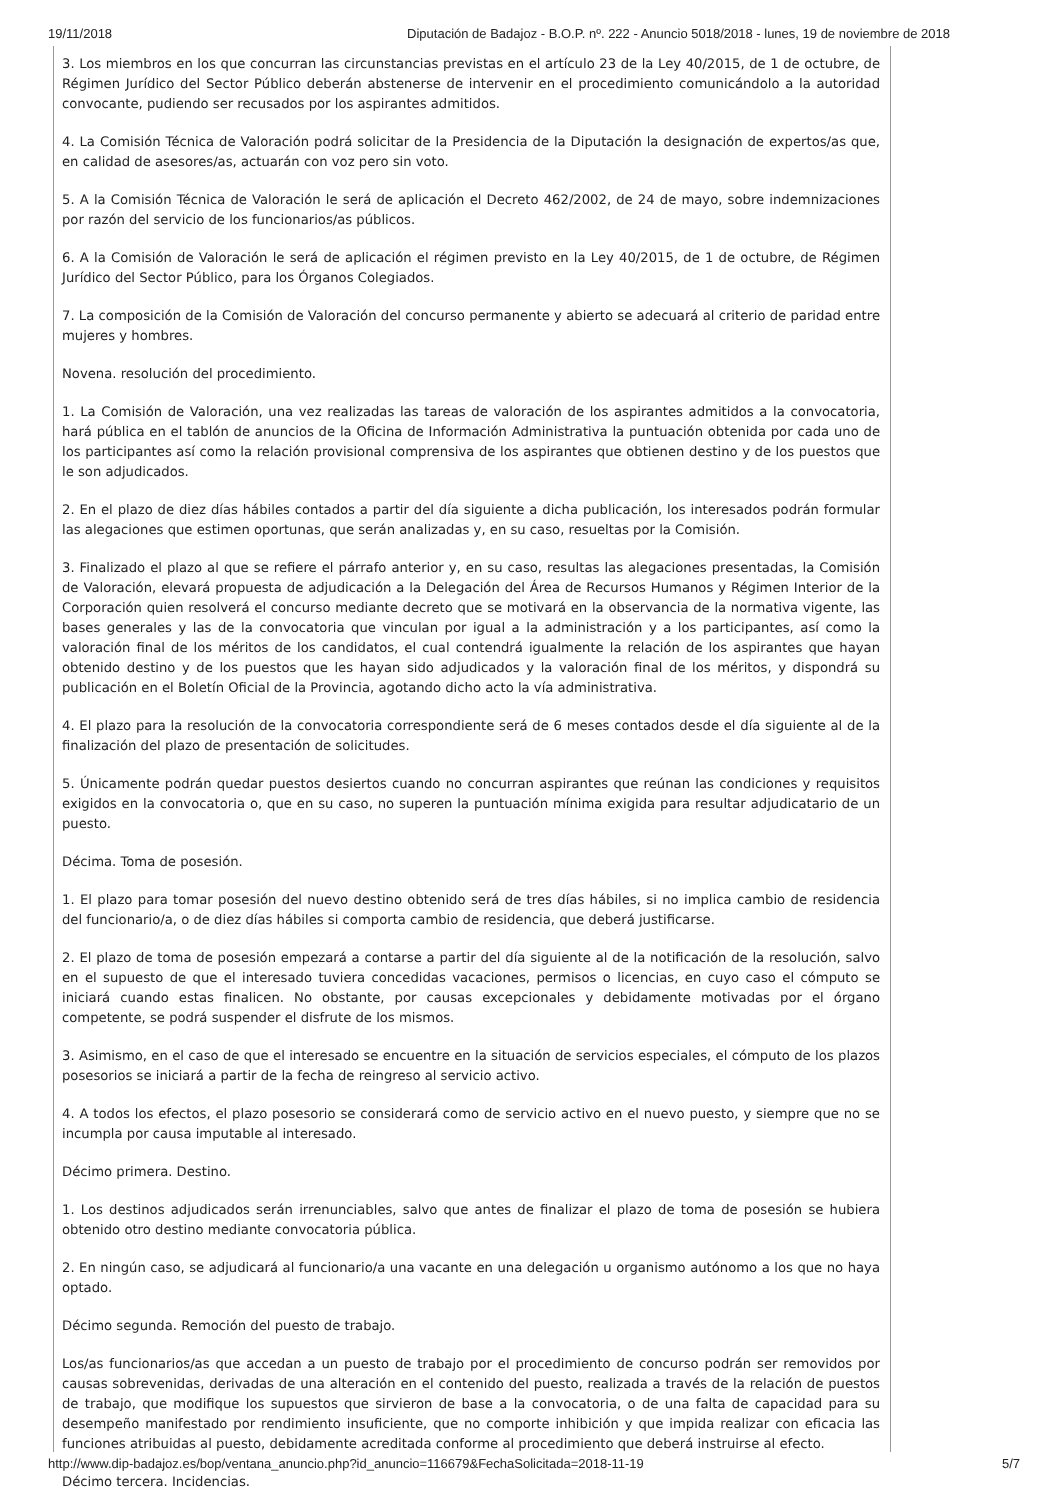19/11/2018 Diputación de Badajoz - B.O.P. nº. 222 - Anuncio 5018/2018 - lunes, 19 de noviembre de 2018
3. Los miembros en los que concurran las circunstancias previstas en el artículo 23 de la Ley 40/2015, de 1 de octubre, de Régimen Jurídico del Sector Público deberán abstenerse de intervenir en el procedimiento comunicándolo a la autoridad convocante, pudiendo ser recusados por los aspirantes admitidos.
4. La Comisión Técnica de Valoración podrá solicitar de la Presidencia de la Diputación la designación de expertos/as que, en calidad de asesores/as, actuarán con voz pero sin voto.
5. A la Comisión Técnica de Valoración le será de aplicación el Decreto 462/2002, de 24 de mayo, sobre indemnizaciones por razón del servicio de los funcionarios/as públicos.
6. A la Comisión de Valoración le será de aplicación el régimen previsto en la Ley 40/2015, de 1 de octubre, de Régimen Jurídico del Sector Público, para los Órganos Colegiados.
7. La composición de la Comisión de Valoración del concurso permanente y abierto se adecuará al criterio de paridad entre mujeres y hombres.
Novena. resolución del procedimiento.
1. La Comisión de Valoración, una vez realizadas las tareas de valoración de los aspirantes admitidos a la convocatoria, hará pública en el tablón de anuncios de la Oficina de Información Administrativa la puntuación obtenida por cada uno de los participantes así como la relación provisional comprensiva de los aspirantes que obtienen destino y de los puestos que le son adjudicados.
2. En el plazo de diez días hábiles contados a partir del día siguiente a dicha publicación, los interesados podrán formular las alegaciones que estimen oportunas, que serán analizadas y, en su caso, resueltas por la Comisión.
3. Finalizado el plazo al que se refiere el párrafo anterior y, en su caso, resultas las alegaciones presentadas, la Comisión de Valoración, elevará propuesta de adjudicación a la Delegación del Área de Recursos Humanos y Régimen Interior de la Corporación quien resolverá el concurso mediante decreto que se motivará en la observancia de la normativa vigente, las bases generales y las de la convocatoria que vinculan por igual a la administración y a los participantes, así como la valoración final de los méritos de los candidatos, el cual contendrá igualmente la relación de los aspirantes que hayan obtenido destino y de los puestos que les hayan sido adjudicados y la valoración final de los méritos, y dispondrá su publicación en el Boletín Oficial de la Provincia, agotando dicho acto la vía administrativa.
4. El plazo para la resolución de la convocatoria correspondiente será de 6 meses contados desde el día siguiente al de la finalización del plazo de presentación de solicitudes.
5. Únicamente podrán quedar puestos desiertos cuando no concurran aspirantes que reúnan las condiciones y requisitos exigidos en la convocatoria o, que en su caso, no superen la puntuación mínima exigida para resultar adjudicatario de un puesto.
Décima. Toma de posesión.
1. El plazo para tomar posesión del nuevo destino obtenido será de tres días hábiles, si no implica cambio de residencia del funcionario/a, o de diez días hábiles si comporta cambio de residencia, que deberá justificarse.
2. El plazo de toma de posesión empezará a contarse a partir del día siguiente al de la notificación de la resolución, salvo en el supuesto de que el interesado tuviera concedidas vacaciones, permisos o licencias, en cuyo caso el cómputo se iniciará cuando estas finalicen. No obstante, por causas excepcionales y debidamente motivadas por el órgano competente, se podrá suspender el disfrute de los mismos.
3. Asimismo, en el caso de que el interesado se encuentre en la situación de servicios especiales, el cómputo de los plazos posesorios se iniciará a partir de la fecha de reingreso al servicio activo.
4. A todos los efectos, el plazo posesorio se considerará como de servicio activo en el nuevo puesto, y siempre que no se incumpla por causa imputable al interesado.
Décimo primera. Destino.
1. Los destinos adjudicados serán irrenunciables, salvo que antes de finalizar el plazo de toma de posesión se hubiera obtenido otro destino mediante convocatoria pública.
2. En ningún caso, se adjudicará al funcionario/a una vacante en una delegación u organismo autónomo a los que no haya optado.
Décimo segunda. Remoción del puesto de trabajo.
Los/as funcionarios/as que accedan a un puesto de trabajo por el procedimiento de concurso podrán ser removidos por causas sobrevenidas, derivadas de una alteración en el contenido del puesto, realizada a través de la relación de puestos de trabajo, que modifique los supuestos que sirvieron de base a la convocatoria, o de una falta de capacidad para su desempeño manifestado por rendimiento insuficiente, que no comporte inhibición y que impida realizar con eficacia las funciones atribuidas al puesto, debidamente acreditada conforme al procedimiento que deberá instruirse al efecto.
Décimo tercera. Incidencias.
http://www.dip-badajoz.es/bop/ventana_anuncio.php?id_anuncio=116679&FechaSolicitada=2018-11-19 5/7